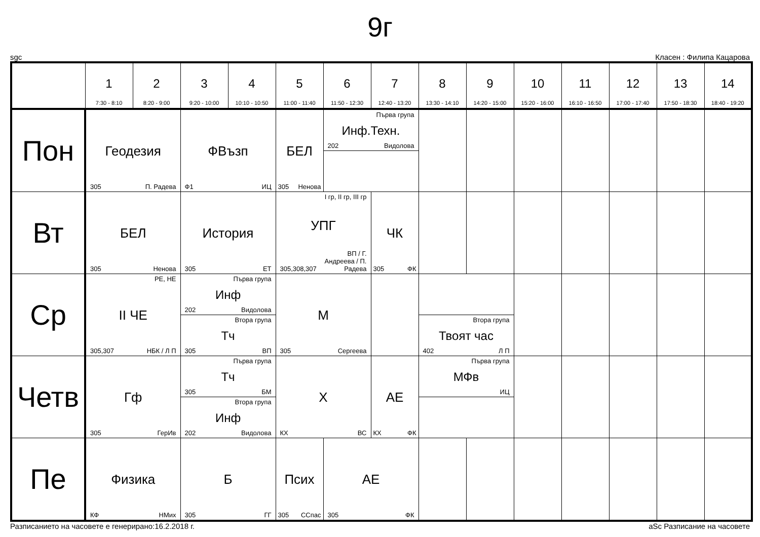9г
sgc Класен : Филипа Кацарова
| | 1 7:30 - 8:10 | 2 8:20 - 9:00 | 3 9:20 - 10:00 | 4 10:10 - 10:50 | 5 11:00 - 11:40 | 6 11:50 - 12:30 | 7 12:40 - 13:20 | 8 13:30 - 14:10 | 9 14:20 - 15:00 | 10 15:20 - 16:00 | 11 16:10 - 16:50 | 12 17:00 - 17:40 | 13 17:50 - 18:30 | 14 18:40 - 19:20 |
| --- | --- | --- | --- | --- | --- | --- | --- | --- | --- | --- | --- | --- | --- | --- |
| Пон | Геодезия 305 П. Радева | | ФВъзп Ф1 ИЦ | | БЕЛ 305 Ненова | Първа група Инф.Техн. 202 Видолова | | | | | | | | |
| Вт | БЕЛ 305 Ненова | | История 305 ЕТ | | I гр, II гр, III гр УПГ 305,308,307 ВП / Г. Андреева / П. Радева | | ЧК 305 ФК | | | | | | | |
| Ср | РЕ, НЕ II ЧЕ 305,307 НБК / Л П | | Първа група Инф 202 Видолова Втора група Тч 305 ВП | | М 305 Сергеева | | | Втора група Твоят час 402 Л П | | | | | | |
| Четв | Гф 305 ГерИв | | Първа група Тч 305 БМ Втора група Инф 202 Видолова | | Х КХ ВС | | АЕ КХ ФК | Първа група МФв ИЦ | | | | | | |
| Пе | Физика КФ НМих | | Б 305 ГГ | | Псих 305 ССпас | АЕ 305 ФК | | | | | | | | |
Разписанието на часовете е генерирано:16.2.2018 г. aSc Разписание на часовете